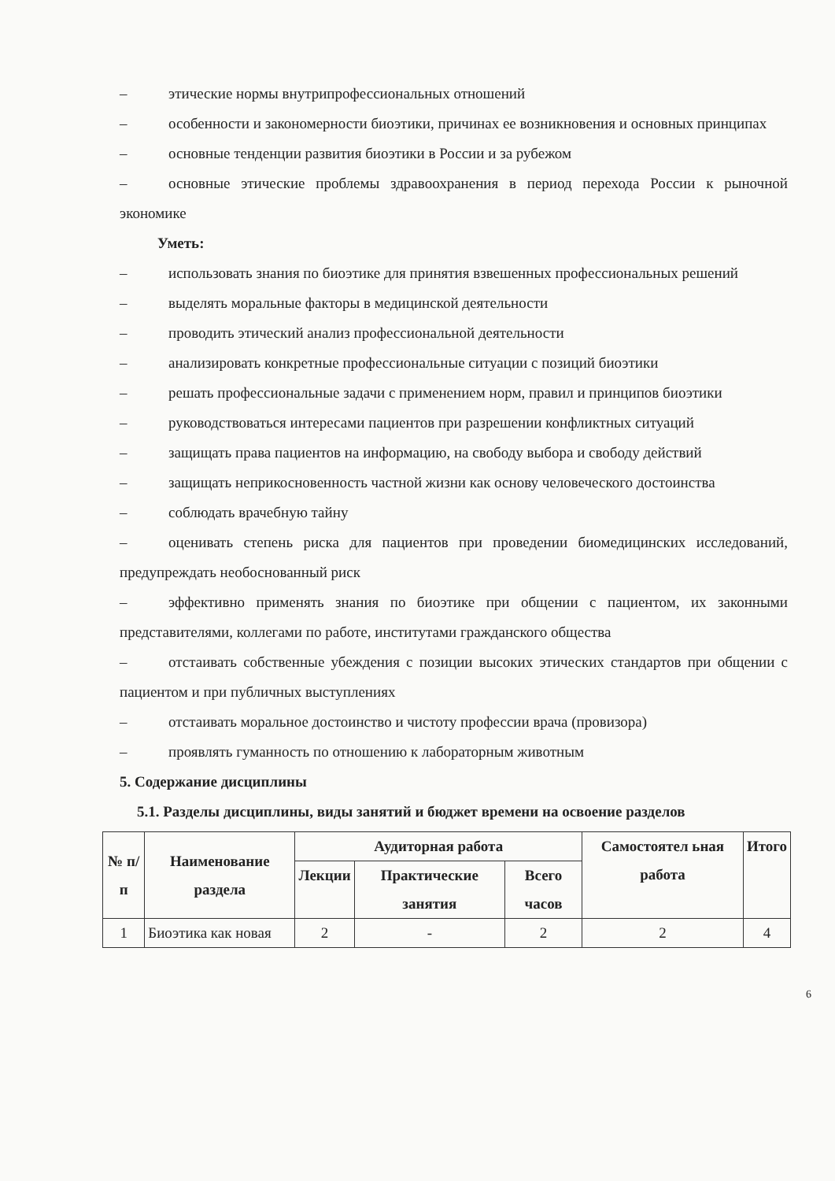– этические нормы внутрипрофессиональных отношений
– особенности и закономерности биоэтики, причинах ее возникновения и основных принципах
– основные тенденции развития биоэтики в России и за рубежом
– основные этические проблемы здравоохранения в период перехода России к рыночной экономике
Уметь:
– использовать знания по биоэтике для принятия взвешенных профессиональных решений
– выделять моральные факторы в медицинской деятельности
– проводить этический анализ профессиональной деятельности
– анализировать конкретные профессиональные ситуации с позиций биоэтики
– решать профессиональные задачи с применением норм, правил и принципов биоэтики
– руководствоваться интересами пациентов при разрешении конфликтных ситуаций
– защищать права пациентов на информацию, на свободу выбора и свободу действий
– защищать неприкосновенность частной жизни как основу человеческого достоинства
– соблюдать врачебную тайну
– оценивать степень риска для пациентов при проведении биомедицинских исследований, предупреждать необоснованный риск
– эффективно применять знания по биоэтике при общении с пациентом, их законными представителями, коллегами по работе, институтами гражданского общества
– отстаивать собственные убеждения с позиции высоких этических стандартов при общении с пациентом и при публичных выступлениях
– отстаивать моральное достоинство и чистоту профессии врача (провизора)
– проявлять гуманность по отношению к лабораторным животным
5. Содержание дисциплины
5.1. Разделы дисциплины, виды занятий и бюджет времени на освоение разделов
| № п/п | Наименование раздела | Аудиторная работа | | | Самостоятел ьная работа | Итого |
| --- | --- | --- | --- | --- | --- | --- |
| | | Лекции | Практические занятия | Всего часов | | |
| 1 | Биоэтика как новая | 2 | - | 2 | 2 | 4 |
6